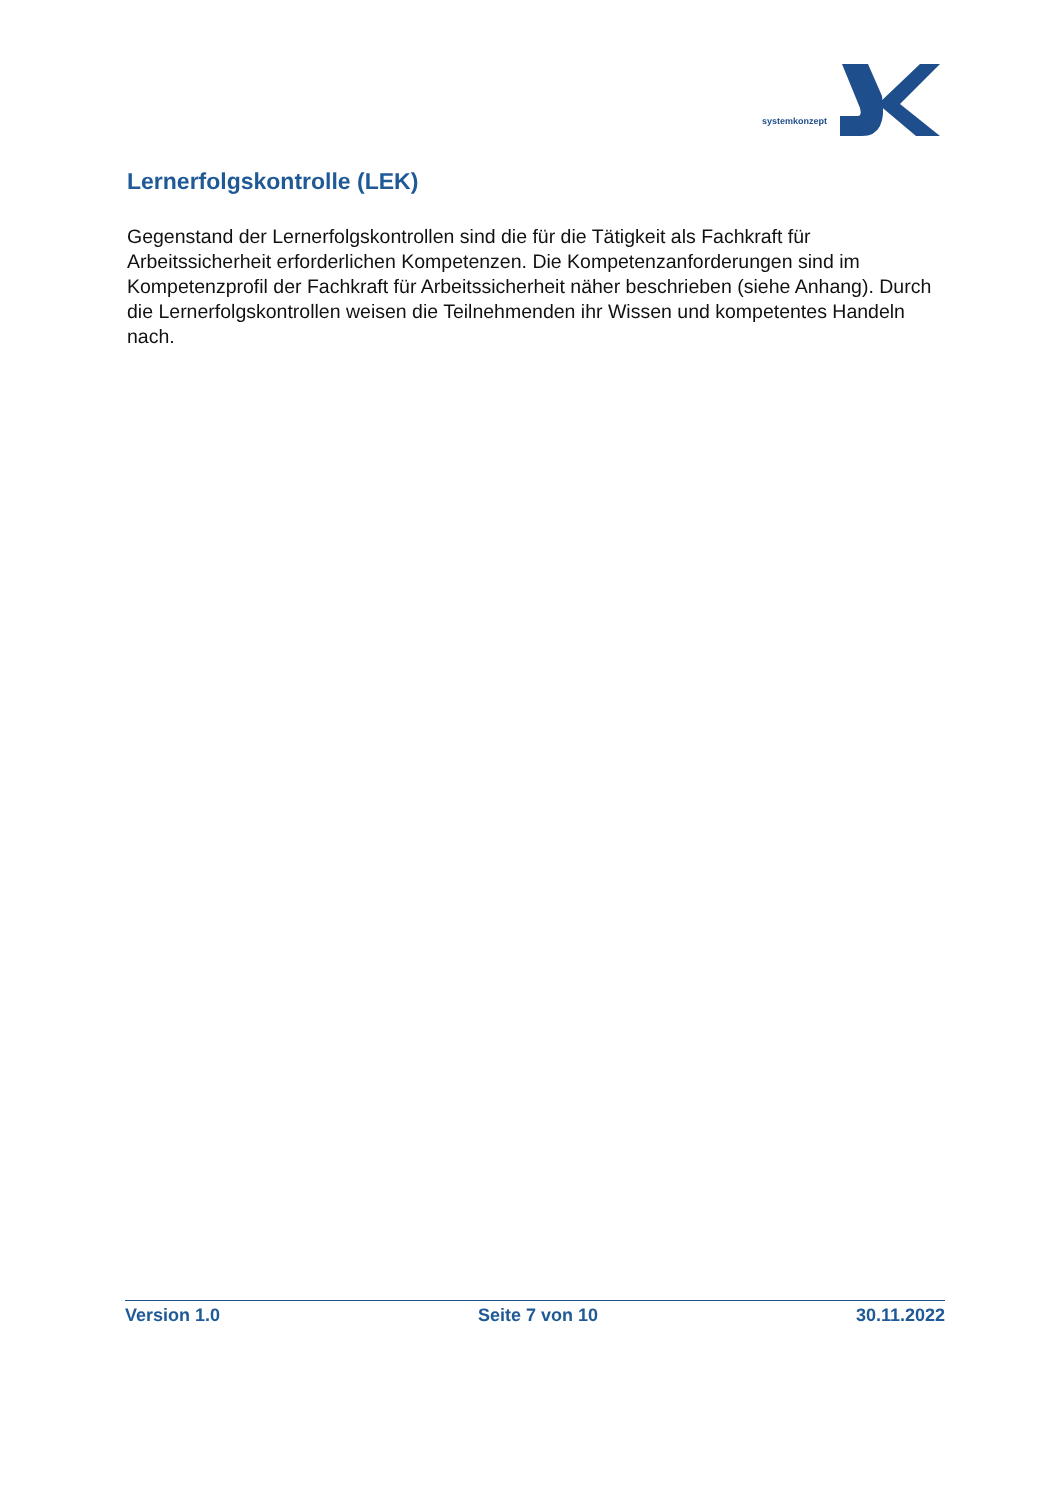systemkonzept
Lernerfolgskontrolle (LEK)
Gegenstand der Lernerfolgskontrollen sind die für die Tätigkeit als Fachkraft für Arbeitssicherheit erforderlichen Kompetenzen. Die Kompetenzanforderungen sind im Kompetenzprofil der Fachkraft für Arbeitssicherheit näher beschrieben (siehe Anhang). Durch die Lernerfolgskontrollen weisen die Teilnehmenden ihr Wissen und kompetentes Handeln nach.
Version 1.0 Seite 7 von 10 30.11.2022